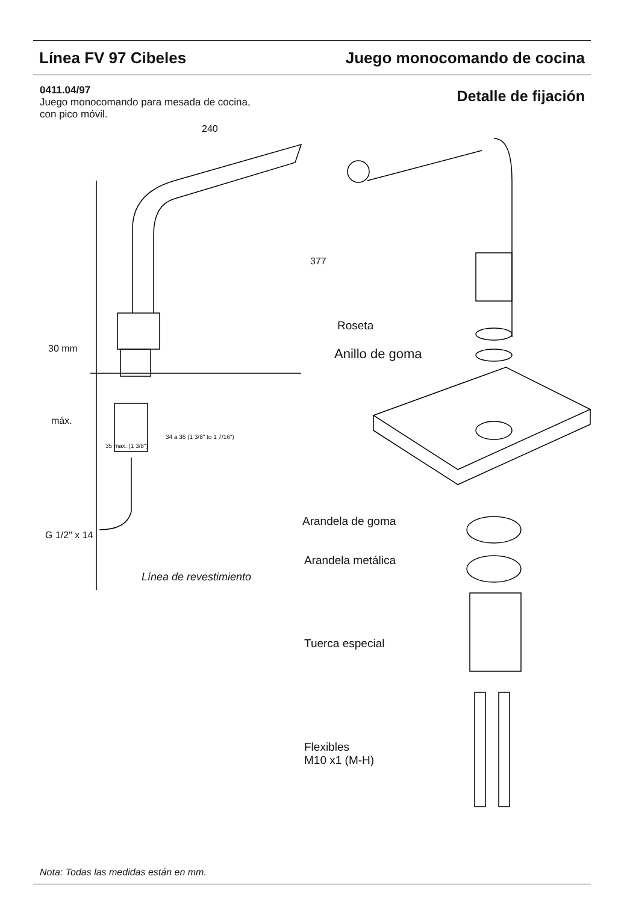Línea FV 97 Cibeles Juego monocomando de cocina
0411.04/97
Juego monocomando para mesada de cocina,
con pico móvil.
Detalle de fijación
240
377
30 mm
máx.
35 max. (1 3/8")
34 a 36 (1 3/8" to 1 7/16")
G 1/2" x 14
Línea de revestimiento
Roseta
Anillo de goma
Arandela de goma
Arandela metálica
Tuerca especial
Flexibles
M10 x1 (M-H)
Nota: Todas las medidas están en mm.